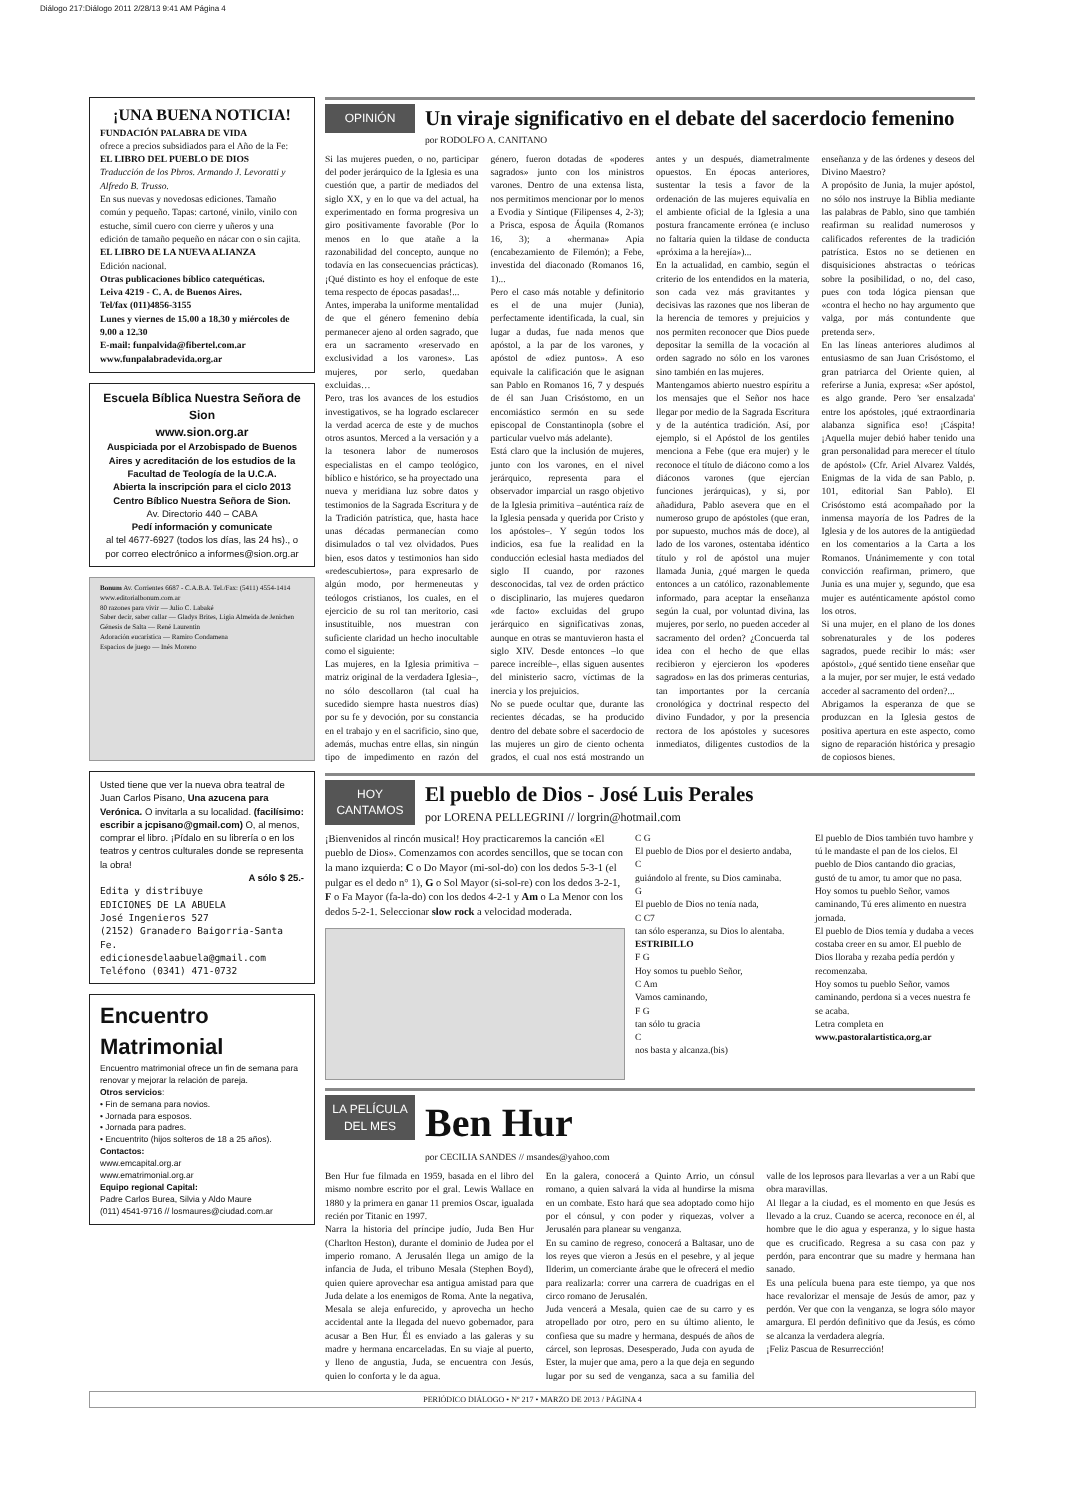Diálogo 217:Diálogo 2011 2/28/13 9:41 AM Página 4
¡UNA BUENA NOTICIA!
FUNDACIÓN PALABRA DE VIDA
ofrece a precios subsidiados para el Año de la Fe:
EL LIBRO DEL PUEBLO DE DIOS
Traducción de los Pbros. Armando J. Levoratti y Alfredo B. Trusso.
En sus nuevas y novedosas ediciones. Tamaño común y pequeño. Tapas: cartoné, vinilo, vinilo con estuche, símil cuero con cierre y uñeros y una edición de tamaño pequeño en nácar con o sin cajita.
EL LIBRO DE LA NUEVA ALIANZA
Edición nacional.
Otras publicaciones bíblico catequéticas.
Leiva 4219 - C. A. de Buenos Aires.
Tel/fax (011)4856-3155
Lunes y viernes de 15.00 a 18.30 y miércoles de 9.00 a 12.30
E-mail: funpalvida@fibertel.com.ar
www.funpalabradevida.org.ar
Escuela Bíblica Nuestra Señora de Sion
www.sion.org.ar
Auspiciada por el Arzobispado de Buenos Aires y acreditación de los estudios de la Facultad de Teología de la U.C.A.
Abierta la inscripción para el ciclo 2013
Centro Bíblico Nuestra Señora de Sion.
Av. Directorio 440 – CABA
Pedí información y comunicate
al tel 4677-6927 (todos los días, las 24 hs)., o por correo electrónico a informes@sion.org.ar
Bonum Av. Corrientes 6687 - C.A.B.A. Tel./Fax: (5411) 4554-1414 www.editorialbonum.com.ar
80 razones para vivir — Julio C. Labaké
Saber decir, saber callar — Gladys Brites, Ligia Almeida de Jenichen
Génesis de Salta — René Laurentin
Adoración eucarística — Ramiro Condamena
Espacios de juego — Inés Moreno
Usted tiene que ver la nueva obra teatral de Juan Carlos Pisano, Una azucena para Verónica. O invitarla a su localidad. (facilísimo: escribir a jcpisano@gmail.com) O, al menos, comprar el libro. ¡Pídalo en su librería o en los teatros y centros culturales donde se representa la obra!
A sólo $ 25.-
Edita y distribuye
EDICIONES DE LA ABUELA
José Ingenieros 527
(2152) Granadero Baigorria-Santa Fe.
edicionesdelaabuela@gmail.com
Teléfono (0341) 471-0732
Encuentro Matrimonial
Encuentro matrimonial ofrece un fin de semana para renovar y mejorar la relación de pareja.
Otros servicios:
• Fin de semana para novios.
• Jornada para esposos.
• Jornada para padres.
• Encuentrito (hijos solteros de 18 a 25 años).
Contactos:
www.emcapital.org.ar
www.ematrimonial.org.ar
Equipo regional Capital:
Padre Carlos Burea, Silvia y Aldo Maure
(011) 4541-9716 // losmaures@ciudad.com.ar
OPINIÓN
Un viraje significativo en el debate del sacerdocio femenino
por RODOLFO A. CANITANO
Si las mujeres pueden, o no, participar del poder jerárquico de la Iglesia es una cuestión que, a partir de mediados del siglo XX, y en lo que va del actual, ha experimentado en forma progresiva un giro positivamente favorable (Por lo menos en lo que atañe a la razonabilidad del concepto, aunque no todavía en las consecuencias prácticas). ¡Qué distinto es hoy el enfoque de este tema respecto de épocas pasadas!...
Antes, imperaba la uniforme mentalidad de que el género femenino debía permanecer ajeno al orden sagrado, que era un sacramento «reservado en exclusividad a los varones». Las mujeres, por serlo, quedaban excluidas…
Pero, tras los avances de los estudios investigativos, se ha logrado esclarecer la verdad acerca de este y de muchos otros asuntos. Merced a la versación y a la tesonera labor de numerosos especialistas en el campo teológico, bíblico e histórico, se ha proyectado una nueva y meridiana luz sobre datos y testimonios de la Sagrada Escritura y de la Tradición patrística, que, hasta hace unas décadas permanecían como disimulados o tal vez olvidados. Pues bien, esos datos y testimonios han sido «redescubiertos», para expresarlo de algún modo, por hermeneutas y teólogos cristianos, los cuales, en el ejercicio de su rol tan meritorio, casi insustituible, nos muestran con suficiente claridad un hecho inocultable como el siguiente:
Las mujeres, en la Iglesia primitiva –matriz original de la verdadera Iglesia–, no sólo descollaron (tal cual ha sucedido siempre hasta nuestros días) por su fe y devoción, por su constancia en el trabajo y en el sacrificio, sino que, además, muchas entre ellas, sin ningún tipo de impedimento en razón del género, fueron dotadas de «poderes sagrados» junto con los ministros varones. Dentro de una extensa lista, nos permitimos mencionar por lo menos a Evodia y Síntique (Filipenses 4, 2-3); a Prisca, esposa de Áquila (Romanos 16, 3); a «hermana» Apia (encabezamiento de Filemón); a Febe, investida del diaconado (Romanos 16, 1)...
Pero el caso más notable y definitorio es el de una mujer (Junia), perfectamente identificada, la cual, sin lugar a dudas, fue nada menos que apóstol, a la par de los varones, y apóstol de «diez puntos». A eso equivale la calificación que le asignan san Pablo en Romanos 16, 7 y después de él san Juan Crisóstomo, en un encomiástico sermón en su sede episcopal de Constantinopla (sobre el particular vuelvo más adelante).
Está claro que la inclusión de mujeres, junto con los varones, en el nivel jerárquico, representa para el observador imparcial un rasgo objetivo de la Iglesia primitiva –auténtica raíz de la Iglesia pensada y querida por Cristo y los apóstoles–. Y según todos los indicios, esa fue la realidad en la conducción eclesial hasta mediados del siglo II cuando, por razones desconocidas, tal vez de orden práctico o disciplinario, las mujeres quedaron «de facto» excluidas del grupo jerárquico en significativas zonas, aunque en otras se mantuvieron hasta el siglo XIV. Desde entonces –lo que parece increíble–, ellas siguen ausentes del ministerio sacro, víctimas de la inercia y los prejuicios.
No se puede ocultar que, durante las recientes décadas, se ha producido dentro del debate sobre el sacerdocio de las mujeres un giro de ciento ochenta grados, el cual nos está mostrando un antes y un después, diametralmente opuestos. En épocas anteriores, sustentar la tesis a favor de la ordenación de las mujeres equivalía en el ambiente oficial de la Iglesia a una postura francamente errónea (e incluso no faltaría quien la tildase de conducta «próxima a la herejía»)...
En la actualidad, en cambio, según el criterio de los entendidos en la materia, son cada vez más gravitantes y decisivas las razones que nos liberan de la herencia de temores y prejuicios y nos permiten reconocer que Dios puede depositar la semilla de la vocación al orden sagrado no sólo en los varones sino también en las mujeres.
Mantengamos abierto nuestro espíritu a los mensajes que el Señor nos hace llegar por medio de la Sagrada Escritura y de la auténtica tradición. Así, por ejemplo, si el Apóstol de los gentiles menciona a Febe (que era mujer) y le reconoce el título de diácono como a los diáconos varones (que ejercían funciones jerárquicas), y si, por añadidura, Pablo asevera que en el numeroso grupo de apóstoles (que eran, por supuesto, muchos más de doce), al lado de los varones, ostentaba idéntico título y rol de apóstol una mujer llamada Junia, ¿qué margen le queda entonces a un católico, razonablemente informado, para aceptar la enseñanza según la cual, por voluntad divina, las mujeres, por serlo, no pueden acceder al sacramento del orden? ¿Concuerda tal idea con el hecho de que ellas recibieron y ejercieron los «poderes sagrados» en las dos primeras centurias, tan importantes por la cercanía cronológica y doctrinal respecto del divino Fundador, y por la presencia rectora de los apóstoles y sucesores inmediatos, diligentes custodios de la enseñanza y de las órdenes y deseos del Divino Maestro?
A propósito de Junia, la mujer apóstol, no sólo nos instruye la Biblia mediante las palabras de Pablo, sino que también reafirman su realidad numerosos y calificados referentes de la tradición patrística. Estos no se detienen en disquisiciones abstractas o teóricas sobre la posibilidad, o no, del caso, pues con toda lógica piensan que «contra el hecho no hay argumento que valga, por más contundente que pretenda ser».
En las líneas anteriores aludimos al entusiasmo de san Juan Crisóstomo, el gran patriarca del Oriente quien, al referirse a Junia, expresa: «Ser apóstol, es algo grande. Pero 'ser ensalzada' entre los apóstoles, ¡qué extraordinaria alabanza significa eso! ¡Cáspita! ¡Aquella mujer debió haber tenido una gran personalidad para merecer el título de apóstol» (Cfr. Ariel Alvarez Valdés, Enigmas de la vida de san Pablo, p. 101, editorial San Pablo). El Crisóstomo está acompañado por la inmensa mayoría de los Padres de la Iglesia y de los autores de la antigüedad en los comentarios a la Carta a los Romanos. Unánimemente y con total convicción reafirman, primero, que Junia es una mujer y, segundo, que esa mujer es auténticamente apóstol como los otros.
Si una mujer, en el plano de los dones sobrenaturales y de los poderes sagrados, puede recibir lo más: «ser apóstol», ¿qué sentido tiene enseñar que a la mujer, por ser mujer, le está vedado acceder al sacramento del orden?...
Abrigamos la esperanza de que se produzcan en la Iglesia gestos de positiva apertura en este aspecto, como signo de reparación histórica y presagio de copiosos bienes.
HOY CANTAMOS
El pueblo de Dios - José Luis Perales
por LORENA PELLEGRINI // lorgrin@hotmail.com
¡Bienvenidos al rincón musical! Hoy practicaremos la canción «El pueblo de Dios». Comenzamos con acordes sencillos, que se tocan con la mano izquierda: C o Do Mayor (mi-sol-do) con los dedos 5-3-1 (el pulgar es el dedo n° 1), G o Sol Mayor (si-sol-re) con los dedos 3-2-1, F o Fa Mayor (fa-la-do) con los dedos 4-2-1 y Am o La Menor con los dedos 5-2-1. Seleccionar slow rock a velocidad moderada.
C G
El pueblo de Dios por el desierto andaba,
C
guiándolo al frente, su Dios caminaba.
G
El pueblo de Dios no tenía nada,
C C7
tan sólo esperanza, su Dios lo alentaba.
ESTRIBILLO
F G
Hoy somos tu pueblo Señor,
C Am
Vamos caminando,
F G
tan sólo tu gracia
C
nos basta y alcanza.(bis)
El pueblo de Dios también tuvo hambre y tú le mandaste el pan de los cielos. El pueblo de Dios cantando dio gracias, gustó de tu amor, tu amor que no pasa.
Hoy somos tu pueblo Señor, vamos caminando, Tú eres alimento en nuestra jornada.
El pueblo de Dios temía y dudaba a veces costaba creer en su amor. El pueblo de Dios lloraba y rezaba pedía perdón y recomenzaba.
Hoy somos tu pueblo Señor, vamos caminando, perdona si a veces nuestra fe se acaba.
Letra completa en www.pastoralartistica.org.ar
LA PELÍCULA DEL MES
Ben Hur
por CECILIA SANDES // msandes@yahoo.com
Ben Hur fue filmada en 1959, basada en el libro del mismo nombre escrito por el gral. Lewis Wallace en 1880 y la primera en ganar 11 premios Oscar, igualada recién por Titanic en 1997.
Narra la historia del príncipe judío, Juda Ben Hur (Charlton Heston), durante el dominio de Judea por el imperio romano. A Jerusalén llega un amigo de la infancia de Juda, el tribuno Mesala (Stephen Boyd), quien quiere aprovechar esa antigua amistad para que Juda delate a los enemigos de Roma. Ante la negativa, Mesala se aleja enfurecido, y aprovecha un hecho accidental ante la llegada del nuevo gobernador, para acusar a Ben Hur. Él es enviado a las galeras y su madre y hermana encarceladas. En su viaje al puerto, y lleno de angustia, Juda, se encuentra con Jesús, quien lo conforta y le da agua.
En la galera, conocerá a Quinto Arrio, un cónsul romano, a quien salvará la vida al hundirse la misma en un combate. Esto hará que sea adoptado como hijo por el cónsul, y con poder y riquezas, volver a Jerusalén para planear su venganza.
En su camino de regreso, conocerá a Baltasar, uno de los reyes que vieron a Jesús en el pesebre, y al jeque Ilderim, un comerciante árabe que le ofrecerá el medio para realizarla: correr una carrera de cuadrigas en el circo romano de Jerusalén.
Juda vencerá a Mesala, quien cae de su carro y es atropellado por otro, pero en su último aliento, le confiesa que su madre y hermana, después de años de cárcel, son leprosas. Desesperado, Juda con ayuda de Ester, la mujer que ama, pero a la que deja en segundo lugar por su sed de venganza, saca a su familia del valle de los leprosos para llevarlas a ver a un Rabí que obra maravillas.
Al llegar a la ciudad, es el momento en que Jesús es llevado a la cruz. Cuando se acerca, reconoce en él, al hombre que le dio agua y esperanza, y lo sigue hasta que es crucificado. Regresa a su casa con paz y perdón, para encontrar que su madre y hermana han sanado.
Es una película buena para este tiempo, ya que nos hace revalorizar el mensaje de Jesús de amor, paz y perdón. Ver que con la venganza, se logra sólo mayor amargura. El perdón definitivo que da Jesús, es cómo se alcanza la verdadera alegría.
¡Feliz Pascua de Resurrección!
PERIÓDICO DIÁLOGO • Nº 217 • MARZO DE 2013 / PÁGINA 4